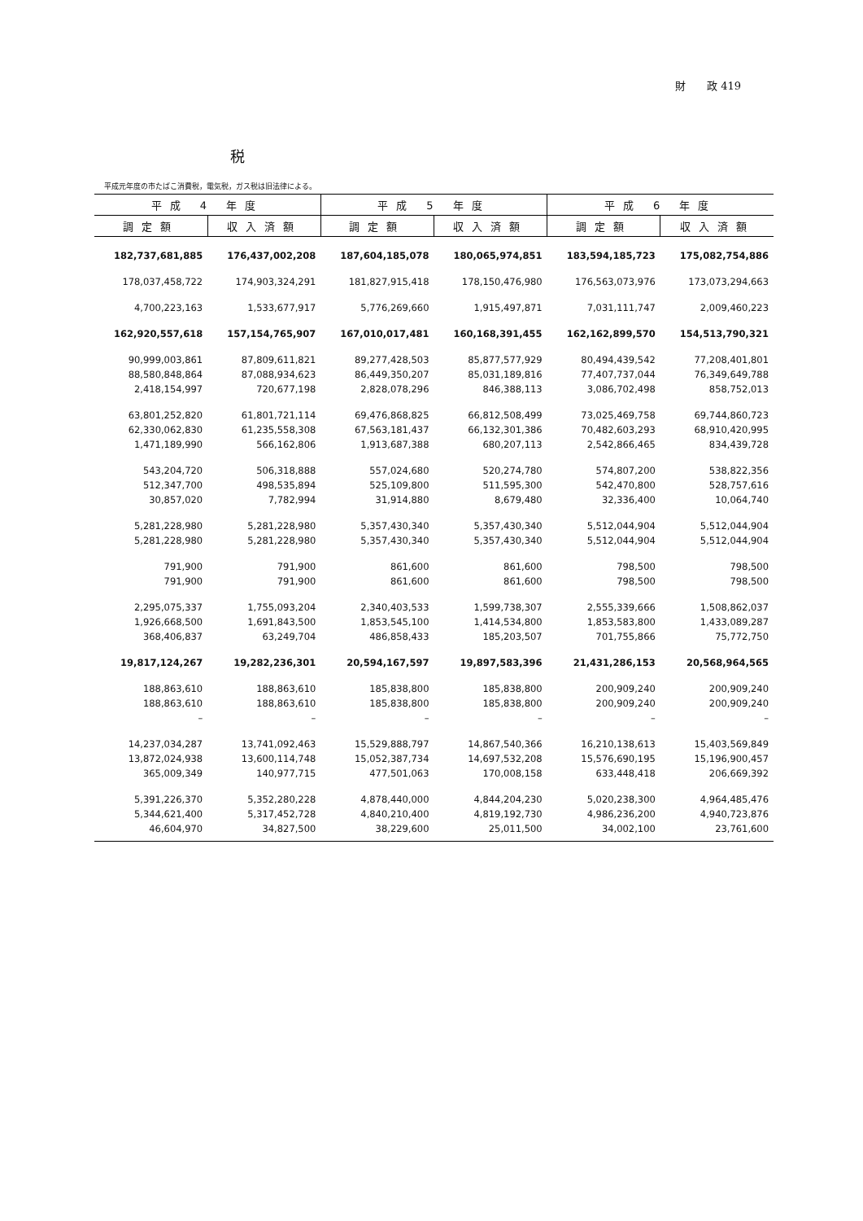財　　政 419
税
平成元年度の市たばこ消費税，電気税，ガス税は旧法律による。
| 平成 4 年度 | | 平成 5 年度 | | 平成 6 年度 | |
| --- | --- | --- | --- | --- | --- |
| 調定額 | 収入済額 | 調定額 | 収入済額 | 調定額 | 収入済額 |
| 182,737,681,885 | 176,437,002,208 | 187,604,185,078 | 180,065,974,851 | 183,594,185,723 | 175,082,754,886 |
| 178,037,458,722 | 174,903,324,291 | 181,827,915,418 | 178,150,476,980 | 176,563,073,976 | 173,073,294,663 |
| 4,700,223,163 | 1,533,677,917 | 5,776,269,660 | 1,915,497,871 | 7,031,111,747 | 2,009,460,223 |
| 162,920,557,618 | 157,154,765,907 | 167,010,017,481 | 160,168,391,455 | 162,162,899,570 | 154,513,790,321 |
| 90,999,003,861 | 87,809,611,821 | 89,277,428,503 | 85,877,577,929 | 80,494,439,542 | 77,208,401,801 |
| 88,580,848,864 | 87,088,934,623 | 86,449,350,207 | 85,031,189,816 | 77,407,737,044 | 76,349,649,788 |
| 2,418,154,997 | 720,677,198 | 2,828,078,296 | 846,388,113 | 3,086,702,498 | 858,752,013 |
| 63,801,252,820 | 61,801,721,114 | 69,476,868,825 | 66,812,508,499 | 73,025,469,758 | 69,744,860,723 |
| 62,330,062,830 | 61,235,558,308 | 67,563,181,437 | 66,132,301,386 | 70,482,603,293 | 68,910,420,995 |
| 1,471,189,990 | 566,162,806 | 1,913,687,388 | 680,207,113 | 2,542,866,465 | 834,439,728 |
| 543,204,720 | 506,318,888 | 557,024,680 | 520,274,780 | 574,807,200 | 538,822,356 |
| 512,347,700 | 498,535,894 | 525,109,800 | 511,595,300 | 542,470,800 | 528,757,616 |
| 30,857,020 | 7,782,994 | 31,914,880 | 8,679,480 | 32,336,400 | 10,064,740 |
| 5,281,228,980 | 5,281,228,980 | 5,357,430,340 | 5,357,430,340 | 5,512,044,904 | 5,512,044,904 |
| 5,281,228,980 | 5,281,228,980 | 5,357,430,340 | 5,357,430,340 | 5,512,044,904 | 5,512,044,904 |
| 791,900 | 791,900 | 861,600 | 861,600 | 798,500 | 798,500 |
| 791,900 | 791,900 | 861,600 | 861,600 | 798,500 | 798,500 |
| 2,295,075,337 | 1,755,093,204 | 2,340,403,533 | 1,599,738,307 | 2,555,339,666 | 1,508,862,037 |
| 1,926,668,500 | 1,691,843,500 | 1,853,545,100 | 1,414,534,800 | 1,853,583,800 | 1,433,089,287 |
| 368,406,837 | 63,249,704 | 486,858,433 | 185,203,507 | 701,755,866 | 75,772,750 |
| 19,817,124,267 | 19,282,236,301 | 20,594,167,597 | 19,897,583,396 | 21,431,286,153 | 20,568,964,565 |
| 188,863,610 | 188,863,610 | 185,838,800 | 185,838,800 | 200,909,240 | 200,909,240 |
| 188,863,610 | 188,863,610 | 185,838,800 | 185,838,800 | 200,909,240 | 200,909,240 |
| – | – | – | – | – | – |
| 14,237,034,287 | 13,741,092,463 | 15,529,888,797 | 14,867,540,366 | 16,210,138,613 | 15,403,569,849 |
| 13,872,024,938 | 13,600,114,748 | 15,052,387,734 | 14,697,532,208 | 15,576,690,195 | 15,196,900,457 |
| 365,009,349 | 140,977,715 | 477,501,063 | 170,008,158 | 633,448,418 | 206,669,392 |
| 5,391,226,370 | 5,352,280,228 | 4,878,440,000 | 4,844,204,230 | 5,020,238,300 | 4,964,485,476 |
| 5,344,621,400 | 5,317,452,728 | 4,840,210,400 | 4,819,192,730 | 4,986,236,200 | 4,940,723,876 |
| 46,604,970 | 34,827,500 | 38,229,600 | 25,011,500 | 34,002,100 | 23,761,600 |